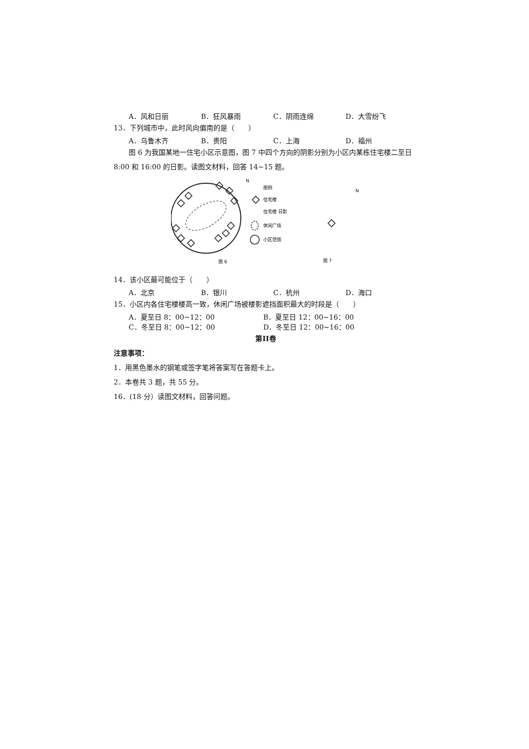A．风和日丽 B．狂风暴雨 C．阴雨连绵 D．大雪纷飞
13．下列城市中，此时风向偏南的是（　　）
A．乌鲁木齐 B．贵阳 C．上海 D．福州
图 6 为我国某地一住宅小区示意图，图 7 中四个方向的阴影分别为小区内某栋住宅楼二至日 8:00 和 16:00 的日影。读图文材料，回答 14~15 题。
N
N
图例
住宅楼
住宅楼 日影
休闲广场
小区范围
图 6
图 7
14．该小区最可能位于（　　）
A．北京 B．银川 C．杭州 D．海口
15．小区内各住宅楼楼高一致，休闲广场被楼影遮挡面积最大的时段是（　　）
A．夏至日 8：00~12：00 B．夏至日 12：00~16：00
C．冬至日 8：00~12：00 D．冬至日 12：00~16：00
第II卷
注意事项：
1．用黑色墨水的钢笔或签字笔将答案写在答题卡上。
2．本卷共 3 题，共 55 分。
16．(18 分）读图文材料，回答问题。